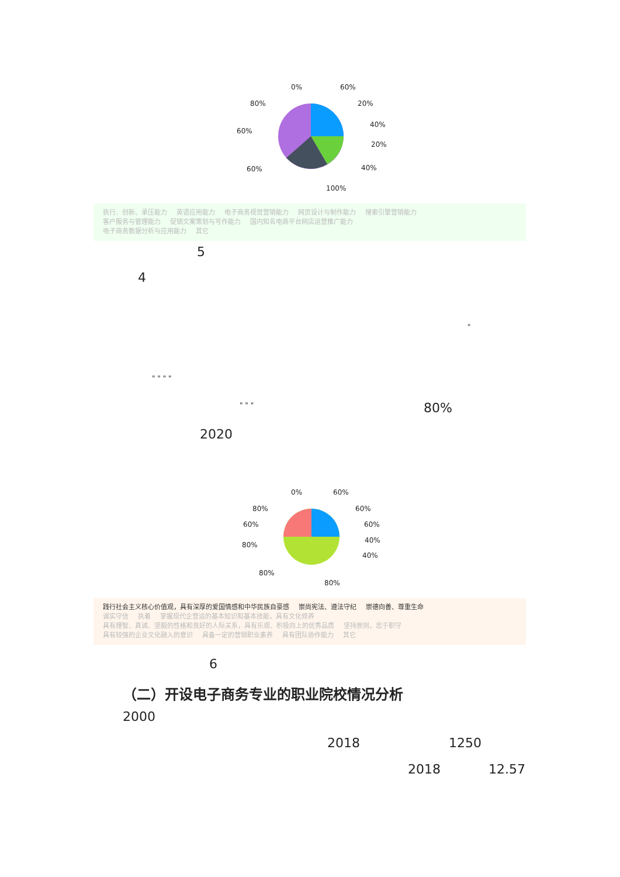0% 60%
80% 20%
40%
60%
20%
60% 40%
100%
执行、创新、承压能力 英语应用能力 电子商务视觉营销能力 网页设计与制作能力 搜索引擎营销能力
客户服务与管理能力 促销文案策划与写作能力 国内知名电商平台网店运营推广能力
电子商务数据分析与应用能力 其它
5
4
"
" " " "
" " " 80%
2020
0% 60%
80% 60%
60% 60%
80%
40%
40%
80%
80%
践行社会主义核心价值观，具有深厚的爱国情感和中华民族自豪感 崇尚宪法、遵法守纪 崇德向善、尊重生命
诚实守信 执着 掌握现代企营运的基本知识和基本技能，具有文化修养
具有理智、真诚、坚毅的性格和良好的人际关系，具有乐观、积极向上的优秀品质 坚持原则，忠于职守
具有较强的企业文化融入的意识 具备一定的营销职业素养 具有团队协作能力 其它
6
（二）开设电子商务专业的职业院校情况分析
2000
2018 1250
2018 12.57